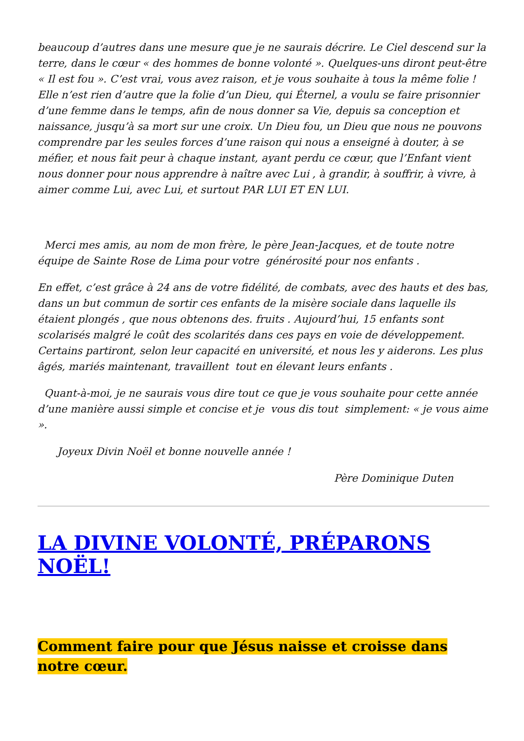beaucoup d’autres dans une mesure que je ne saurais décrire. Le Ciel descend sur la terre, dans le cœur « des hommes de bonne volonté ». Quelques-uns diront peut-être « Il est fou ». C’est vrai, vous avez raison, et je vous souhaite à tous la même folie ! Elle n’est rien d’autre que la folie d’un Dieu, qui Éternel, a voulu se faire prisonnier d’une femme dans le temps, afin de nous donner sa Vie, depuis sa conception et naissance, jusqu’à sa mort sur une croix. Un Dieu fou, un Dieu que nous ne pouvons comprendre par les seules forces d’une raison qui nous a enseigné à douter, à se méfier, et nous fait peur à chaque instant, ayant perdu ce cœur, que l’Enfant vient nous donner pour nous apprendre à naître avec Lui , à grandir, à souffrir, à vivre, à aimer comme Lui, avec Lui, et surtout PAR LUI ET EN LUI.
Merci mes amis, au nom de mon frère, le père Jean-Jacques, et de toute notre équipe de Sainte Rose de Lima pour votre générosité pour nos enfants .
En effet, c’est grâce à 24 ans de votre fidélité, de combats, avec des hauts et des bas, dans un but commun de sortir ces enfants de la misère sociale dans laquelle ils étaient plongés , que nous obtenons des. fruits . Aujourd’hui, 15 enfants sont scolarisés malgré le coût des scolarités dans ces pays en voie de développement. Certains partiront, selon leur capacité en université, et nous les y aiderons. Les plus âgés, mariés maintenant, travaillent tout en élevant leurs enfants .
Quant-à-moi, je ne saurais vous dire tout ce que je vous souhaite pour cette année d’une manière aussi simple et concise et je vous dis tout simplement: « je vous aime ».
Joyeux Divin Noël et bonne nouvelle année !
Père Dominique Duten
LA DIVINE VOLONTÉ, PRÉPARONS NOËL!
Comment faire pour que Jésus naisse et croisse dans notre cœur.